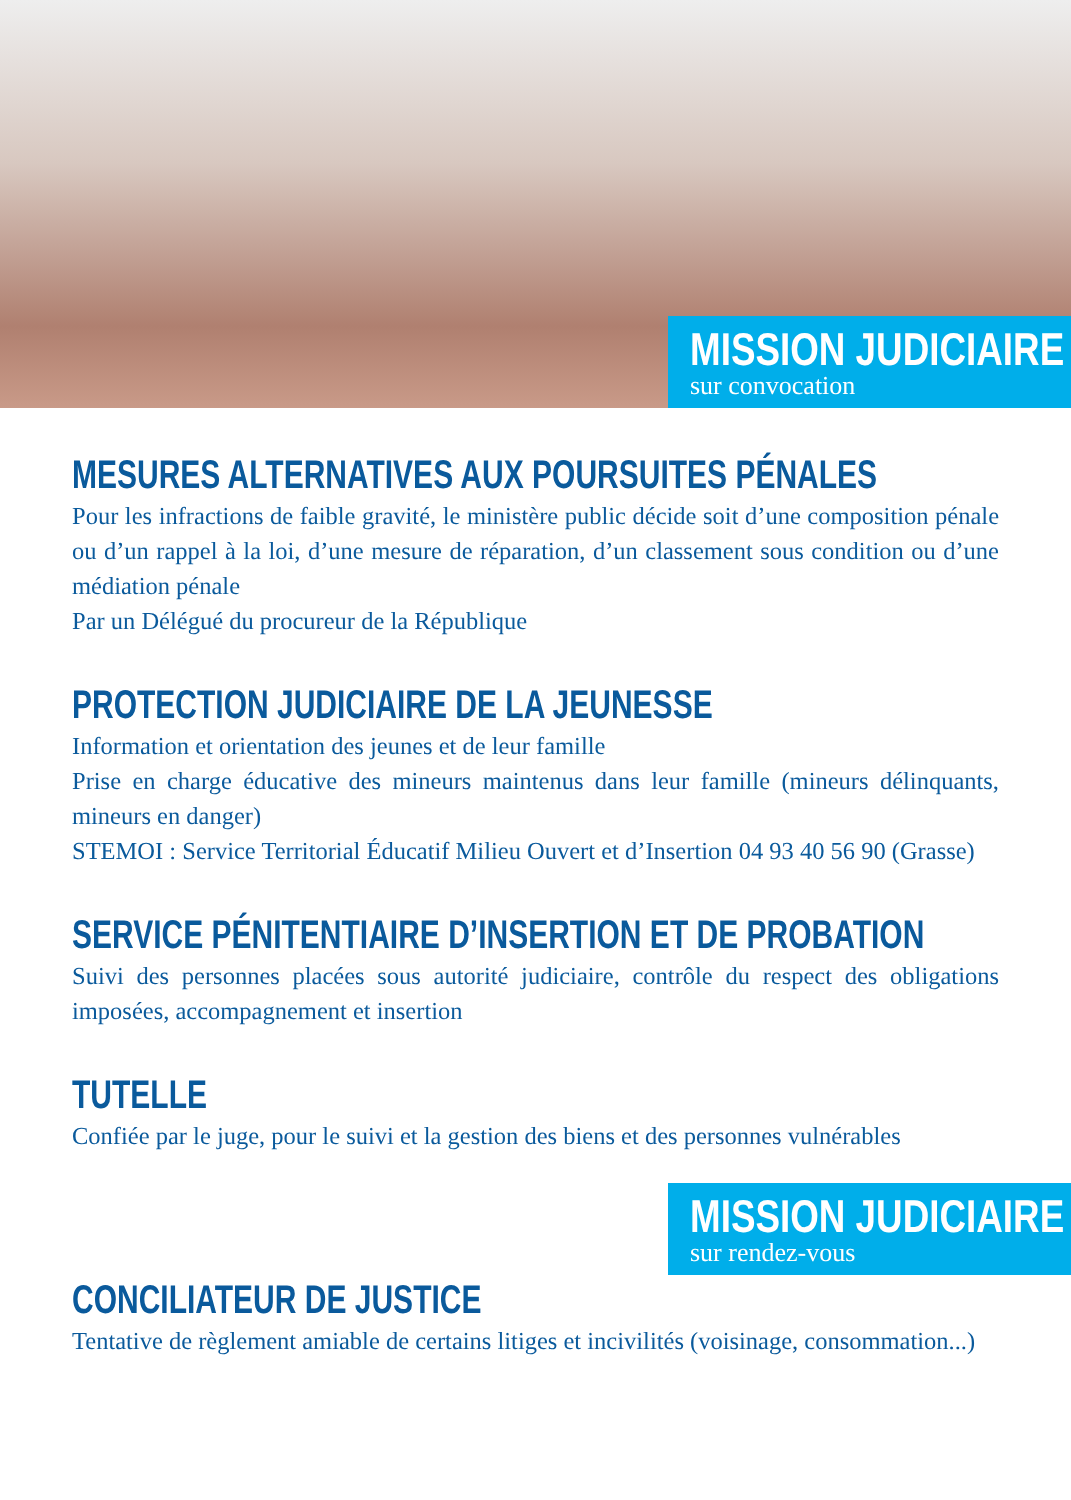MISSION JUDICIAIRE
sur convocation
MESURES ALTERNATIVES AUX POURSUITES PÉNALES
Pour les infractions de faible gravité, le ministère public décide soit d’une composition pénale ou d’un rappel à la loi, d’une mesure de réparation, d’un classement sous condition ou d’une médiation pénale
Par un Délégué du procureur de la République
PROTECTION JUDICIAIRE DE LA JEUNESSE
Information et orientation des jeunes et de leur famille
Prise en charge éducative des mineurs maintenus dans leur famille (mineurs délinquants, mineurs en danger)
STEMOI : Service Territorial Éducatif Milieu Ouvert et d’Insertion 04 93 40 56 90 (Grasse)
SERVICE PÉNITENTIAIRE D’INSERTION ET DE PROBATION
Suivi des personnes placées sous autorité judiciaire, contrôle du respect des obligations imposées, accompagnement et insertion
TUTELLE
Confiée par le juge, pour le suivi et la gestion des biens et des personnes vulnérables
MISSION JUDICIAIRE
sur rendez-vous
CONCILIATEUR DE JUSTICE
Tentative de règlement amiable de certains litiges et incivilités (voisinage, consommation...)